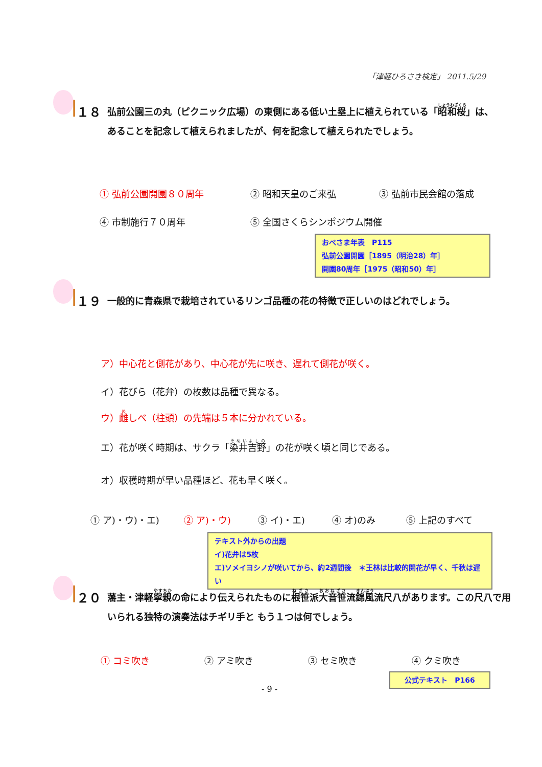「津軽ひろさき検定」 2011.5/29
１８ 弘前公園三の丸（ピクニック広場）の東側にある低い土塁上に植えられている「昭和桜」は、あることを記念して植えられましたが、何を記念して植えられたでしょう。
① 弘前公園開園８０周年 ② 昭和天皇のご来弘 ③ 弘前市民会館の落成
④ 市制施行７０周年 ⑤ 全国さくらシンポジウム開催
おべさま年表　P115
弘前公園開園［1895（明治28）年］
開園80周年［1975（昭和50）年］
１９ 一般的に青森県で栽培されているリンゴ品種の花の特徴で正しいのはどれでしょう。
ア）中心花と側花があり、中心花が先に咲き、遅れて側花が咲く。
イ）花びら（花弁）の枚数は品種で異なる。
ウ）雌しべ（柱頭）の先端は５本に分かれている。
エ）花が咲く時期は、サクラ「染井吉野」の花が咲く頃と同じである。
オ）収穫時期が早い品種ほど、花も早く咲く。
① ア)・ウ)・エ) ② ア)・ウ) ③ イ)・エ) ④ オ)のみ ⑤ 上記のすべて
テキスト外からの出題
イ)花弁は5枚
エ)ソメイヨシノが咲いてから、約2週間後　＊王林は比較的開花が早く、千秋は遅い
２０ 藩主・津軽寧親の命により伝えられたものに根笹派大音笹流錦風流尺八があります。この尺八で用いられる独特の演奏法はチギリ手と もう１つは何でしょう。
① コミ吹き ② アミ吹き ③ セミ吹き ④ クミ吹き
公式テキスト　P166
- 9 -